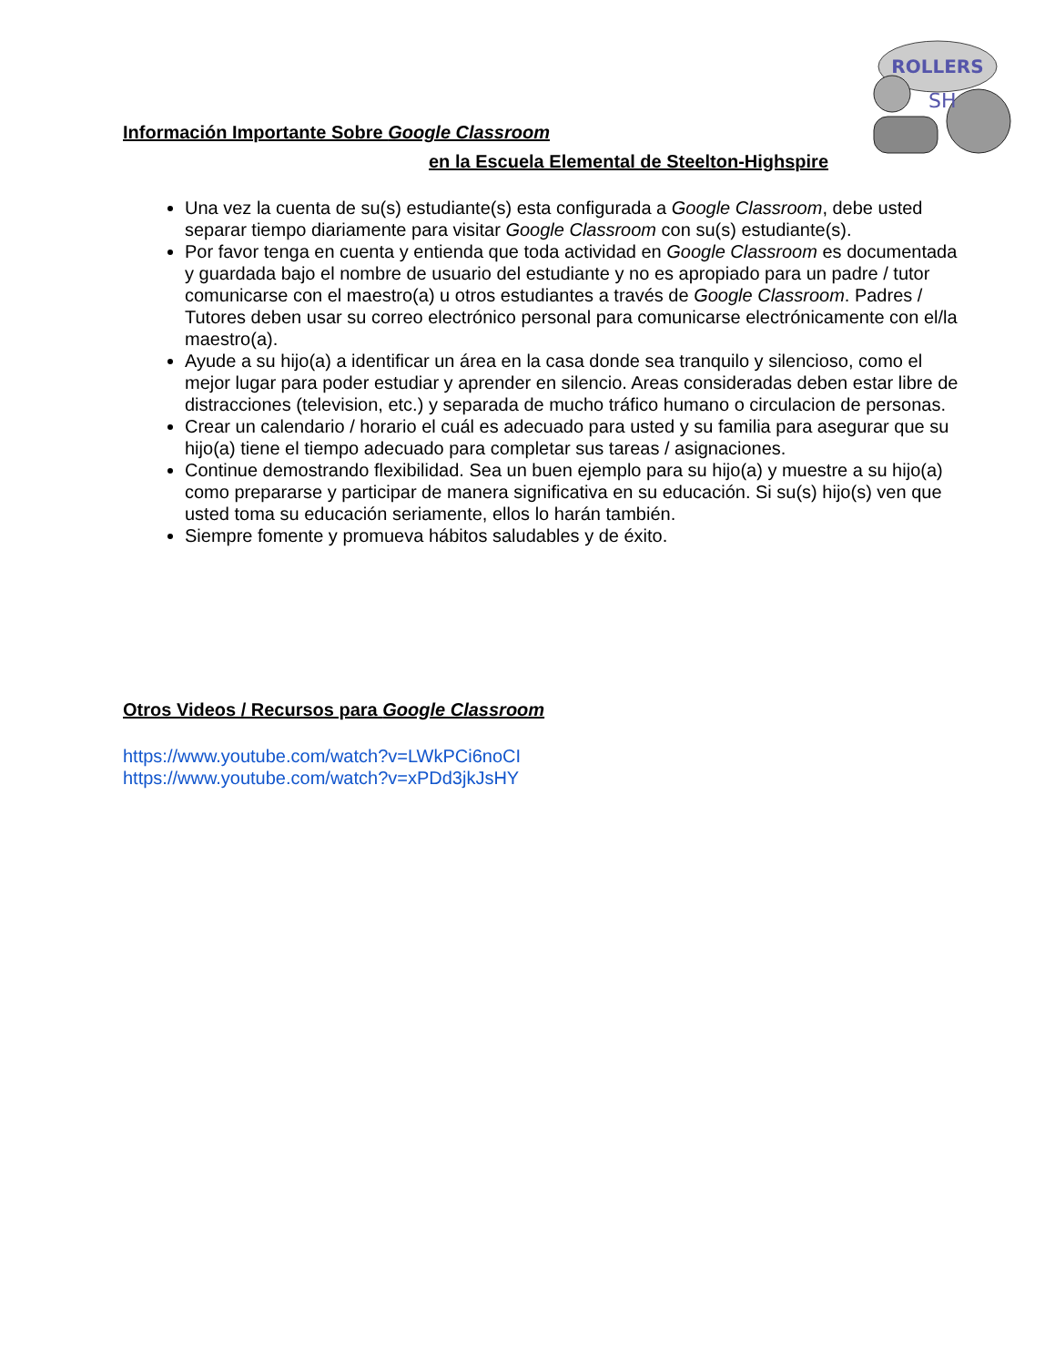ROLLERS
SH
Información Importante Sobre Google Classroom
en la Escuela Elemental de Steelton-Highspire
Una vez la cuenta de su(s) estudiante(s) esta configurada a Google Classroom, debe usted separar tiempo diariamente para visitar Google Classroom con su(s) estudiante(s).
Por favor tenga en cuenta y entienda que toda actividad en Google Classroom es documentada y guardada bajo el nombre de usuario del estudiante y no es apropiado para un padre / tutor comunicarse con el maestro(a) u otros estudiantes a través de Google Classroom. Padres / Tutores deben usar su correo electrónico personal para comunicarse electrónicamente con el/la maestro(a).
Ayude a su hijo(a) a identificar un área en la casa donde sea tranquilo y silencioso, como el mejor lugar para poder estudiar y aprender en silencio. Areas consideradas deben estar libre de distracciones (television, etc.) y separada de mucho tráfico humano o circulacion de personas.
Crear un calendario / horario el cuál es adecuado para usted y su familia para asegurar que su hijo(a) tiene el tiempo adecuado para completar sus tareas / asignaciones.
Continue demostrando flexibilidad. Sea un buen ejemplo para su hijo(a) y muestre a su hijo(a) como prepararse y participar de manera significativa en su educación. Si su(s) hijo(s) ven que usted toma su educación seriamente, ellos lo harán también.
Siempre fomente y promueva hábitos saludables y de éxito.
Otros Videos / Recursos para Google Classroom
https://www.youtube.com/watch?v=LWkPCi6noCI
https://www.youtube.com/watch?v=xPDd3jkJsHY